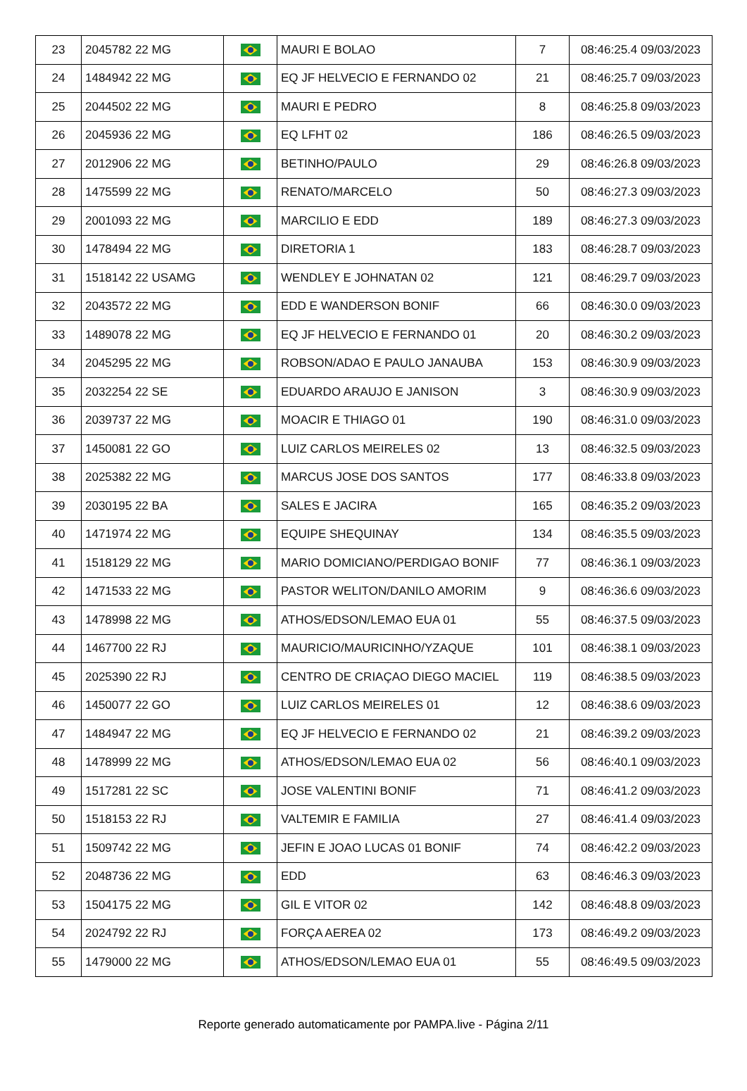| 23 | 2045782 22 MG | | MAURI E BOLAO | 7 | 08:46:25.4 09/03/2023 |
| 24 | 1484942 22 MG | | EQ JF HELVECIO E FERNANDO 02 | 21 | 08:46:25.7 09/03/2023 |
| 25 | 2044502 22 MG | | MAURI E PEDRO | 8 | 08:46:25.8 09/03/2023 |
| 26 | 2045936 22 MG | | EQ LFHT 02 | 186 | 08:46:26.5 09/03/2023 |
| 27 | 2012906 22 MG | | BETINHO/PAULO | 29 | 08:46:26.8 09/03/2023 |
| 28 | 1475599 22 MG | | RENATO/MARCELO | 50 | 08:46:27.3 09/03/2023 |
| 29 | 2001093 22 MG | | MARCILIO E EDD | 189 | 08:46:27.3 09/03/2023 |
| 30 | 1478494 22 MG | | DIRETORIA 1 | 183 | 08:46:28.7 09/03/2023 |
| 31 | 1518142 22 USAMG | | WENDLEY E JOHNATAN 02 | 121 | 08:46:29.7 09/03/2023 |
| 32 | 2043572 22 MG | | EDD E WANDERSON BONIF | 66 | 08:46:30.0 09/03/2023 |
| 33 | 1489078 22 MG | | EQ JF HELVECIO E FERNANDO 01 | 20 | 08:46:30.2 09/03/2023 |
| 34 | 2045295 22 MG | | ROBSON/ADAO E PAULO JANAUBA | 153 | 08:46:30.9 09/03/2023 |
| 35 | 2032254 22 SE | | EDUARDO ARAUJO E JANISON | 3 | 08:46:30.9 09/03/2023 |
| 36 | 2039737 22 MG | | MOACIR E THIAGO 01 | 190 | 08:46:31.0 09/03/2023 |
| 37 | 1450081 22 GO | | LUIZ CARLOS MEIRELES 02 | 13 | 08:46:32.5 09/03/2023 |
| 38 | 2025382 22 MG | | MARCUS JOSE DOS SANTOS | 177 | 08:46:33.8 09/03/2023 |
| 39 | 2030195 22 BA | | SALES E JACIRA | 165 | 08:46:35.2 09/03/2023 |
| 40 | 1471974 22 MG | | EQUIPE SHEQUINAY | 134 | 08:46:35.5 09/03/2023 |
| 41 | 1518129 22 MG | | MARIO DOMICIANO/PERDIGAO BONIF | 77 | 08:46:36.1 09/03/2023 |
| 42 | 1471533 22 MG | | PASTOR WELITON/DANILO AMORIM | 9 | 08:46:36.6 09/03/2023 |
| 43 | 1478998 22 MG | | ATHOS/EDSON/LEMAO EUA 01 | 55 | 08:46:37.5 09/03/2023 |
| 44 | 1467700 22 RJ | | MAURICIO/MAURICINHO/YZAQUE | 101 | 08:46:38.1 09/03/2023 |
| 45 | 2025390 22 RJ | | CENTRO DE CRIAÇAO DIEGO MACIEL | 119 | 08:46:38.5 09/03/2023 |
| 46 | 1450077 22 GO | | LUIZ CARLOS MEIRELES 01 | 12 | 08:46:38.6 09/03/2023 |
| 47 | 1484947 22 MG | | EQ JF HELVECIO E FERNANDO 02 | 21 | 08:46:39.2 09/03/2023 |
| 48 | 1478999 22 MG | | ATHOS/EDSON/LEMAO EUA 02 | 56 | 08:46:40.1 09/03/2023 |
| 49 | 1517281 22 SC | | JOSE VALENTINI BONIF | 71 | 08:46:41.2 09/03/2023 |
| 50 | 1518153 22 RJ | | VALTEMIR E FAMILIA | 27 | 08:46:41.4 09/03/2023 |
| 51 | 1509742 22 MG | | JEFIN E JOAO LUCAS 01 BONIF | 74 | 08:46:42.2 09/03/2023 |
| 52 | 2048736 22 MG | | EDD | 63 | 08:46:46.3 09/03/2023 |
| 53 | 1504175 22 MG | | GIL E VITOR 02 | 142 | 08:46:48.8 09/03/2023 |
| 54 | 2024792 22 RJ | | FORÇA AEREA 02 | 173 | 08:46:49.2 09/03/2023 |
| 55 | 1479000 22 MG | | ATHOS/EDSON/LEMAO EUA 01 | 55 | 08:46:49.5 09/03/2023 |
Reporte generado automaticamente por PAMPA.live - Página 2/11